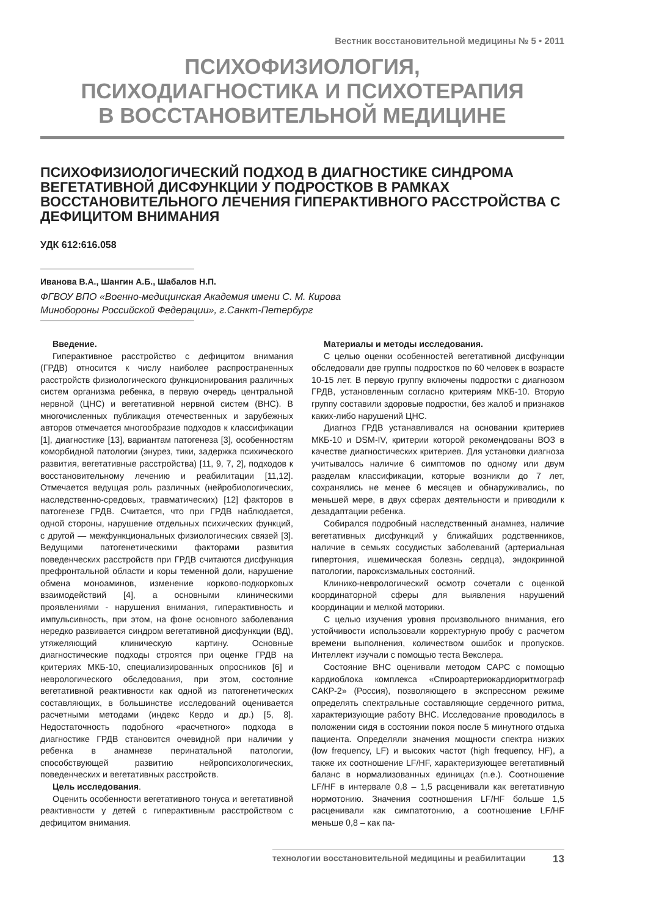Вестник восстановительной медицины № 5 • 2011
ПСИХОФИЗИОЛОГИЯ,
ПСИХОДИАГНОСТИКА И ПСИХОТЕРАПИЯ
В ВОССТАНОВИТЕЛЬНОЙ МЕДИЦИНЕ
ПСИХОФИЗИОЛОГИЧЕСКИЙ ПОДХОД В ДИАГНОСТИКЕ СИНДРОМА ВЕГЕТАТИВНОЙ ДИСФУНКЦИИ У ПОДРОСТКОВ В РАМКАХ ВОССТАНОВИТЕЛЬНОГО ЛЕЧЕНИЯ ГИПЕРАКТИВНОГО РАССТРОЙСТВА С ДЕФИЦИТОМ ВНИМАНИЯ
УДК 612:616.058
Иванова В.А., Шангин А.Б., Шабалов Н.П.
ФГВОУ ВПО «Военно-медицинская Академия имени С. М. Кирова
Минобороны Российской Федерации», г.Санкт-Петербург
Введение.
Гиперактивное расстройство с дефицитом внимания (ГРДВ) относится к числу наиболее распространенных расстройств физиологического функционирования различных систем организма ребенка, в первую очередь центральной нервной (ЦНС) и вегетативной нервной систем (ВНС). В многочисленных публикация отечественных и зарубежных авторов отмечается многообразие подходов к классификации [1], диагностике [13], вариантам патогенеза [3], особенностям коморбидной патологии (энурез, тики, задержка психического развития, вегетативные расстройства) [11, 9, 7, 2], подходов к восстановительному лечению и реабилитации [11,12]. Отмечается ведущая роль различных (нейробиологических, наследственно-средовых, травматических) [12] факторов в патогенезе ГРДВ. Считается, что при ГРДВ наблюдается, одной стороны, нарушение отдельных психических функций, с другой — межфункциональных физиологических связей [3]. Ведущими патогенетическими факторами развития поведенческих расстройств при ГРДВ считаются дисфункция префронтальной области и коры теменной доли, нарушение обмена моноаминов, изменение корково-подкорковых взаимодействий [4], а основными клиническими проявлениями - нарушения внимания, гиперактивность и импульсивность, при этом, на фоне основного заболевания нередко развивается синдром вегетативной дисфункции (ВД), утяжеляющий клиническую картину. Основные диагностические подходы строятся при оценке ГРДВ на критериях МКБ-10, специализированных опросников [6] и неврологического обследования, при этом, состояние вегетативной реактивности как одной из патогенетических составляющих, в большинстве исследований оценивается расчетными методами (индекс Кердо и др.) [5, 8]. Недостаточность подобного «расчетного» подхода в диагностике ГРДВ становится очевидной при наличии у ребенка в анамнезе перинатальной патологии, способствующей развитию нейропсихологических, поведенческих и вегетативных расстройств.
Цель исследования.
Оценить особенности вегетативного тонуса и вегетативной реактивности у детей с гиперактивным расстройством с дефицитом внимания.
Материалы и методы исследования.
С целью оценки особенностей вегетативной дисфункции обследовали две группы подростков по 60 человек в возрасте 10-15 лет. В первую группу включены подростки с диагнозом ГРДВ, установленным согласно критериям МКБ-10. Вторую группу составили здоровые подростки, без жалоб и признаков каких-либо нарушений ЦНС.
Диагноз ГРДВ устанавливался на основании критериев МКБ-10 и DSM-IV, критерии которой рекомендованы ВОЗ в качестве диагностических критериев. Для установки диагноза учитывалось наличие 6 симптомов по одному или двум разделам классификации, которые возникли до 7 лет, сохранялись не менее 6 месяцев и обнаруживались, по меньшей мере, в двух сферах деятельности и приводили к дезадаптации ребенка.
Собирался подробный наследственный анамнез, наличие вегетативных дисфункций у ближайших родственников, наличие в семьях сосудистых заболеваний (артериальная гипертония, ишемическая болезнь сердца), эндокринной патологии, пароксизмальных состояний.
Клинико-неврологический осмотр сочетали с оценкой координаторной сферы для выявления нарушений координации и мелкой моторики.
С целью изучения уровня произвольного внимания, его устойчивости использовали корректурную пробу с расчетом времени выполнения, количеством ошибок и пропусков. Интеллект изучали с помощью теста Векслера.
Состояние ВНС оценивали методом САРС с помощью кардиоблока комплекса «Спироартериокардиоритмограф САКР-2» (Россия), позволяющего в экспрессном режиме определять спектральные составляющие сердечного ритма, характеризующие работу ВНС. Исследование проводилось в положении сидя в состоянии покоя после 5 минутного отдыха пациента. Определяли значения мощности спектра низких (low frequency, LF) и высоких частот (high frequency, HF), а также их соотношение LF/HF, характеризующее вегетативный баланс в нормализованных единицах (n.e.). Соотношение LF/HF в интервале 0,8 – 1,5 расценивали как вегетативную нормотонию. Значения соотношения LF/HF больше 1,5 расценивали как симпатотонию, а соотношение LF/HF меньше 0,8 – как па-
технологии восстановительной медицины и реабилитации 13